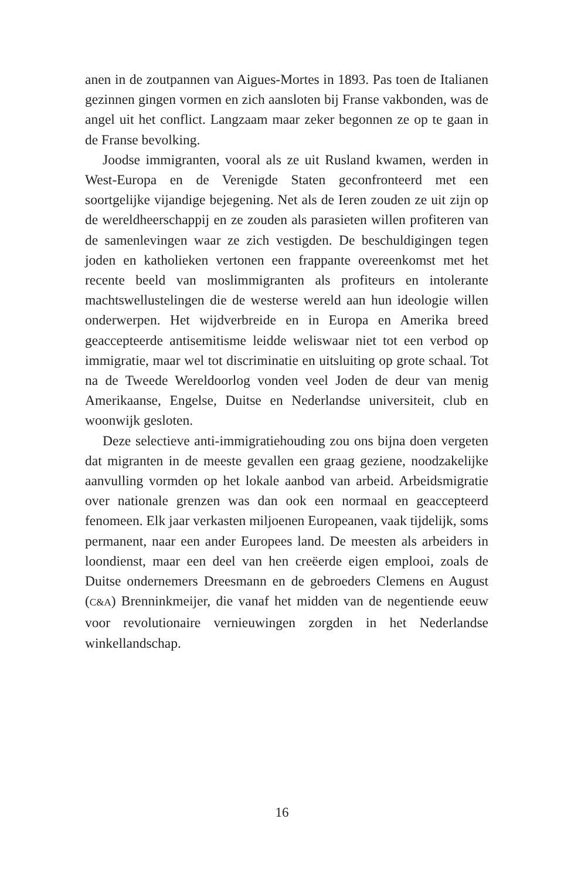anen in de zoutpannen van Aigues-Mortes in 1893. Pas toen de Italianen gezinnen gingen vormen en zich aansloten bij Franse vakbonden, was de angel uit het conflict. Langzaam maar zeker begonnen ze op te gaan in de Franse bevolking.
Joodse immigranten, vooral als ze uit Rusland kwamen, werden in West-Europa en de Verenigde Staten geconfronteerd met een soortgelijke vijandige bejegening. Net als de Ieren zouden ze uit zijn op de wereldheerschappij en ze zouden als parasieten willen profiteren van de samenlevingen waar ze zich vestigden. De beschuldigingen tegen joden en katholieken vertonen een frappante overeenkomst met het recente beeld van moslimmigranten als profiteurs en intolerante machtswellustelingen die de westerse wereld aan hun ideologie willen onderwerpen. Het wijdverbreide en in Europa en Amerika breed geaccepteerde antisemitisme leidde weliswaar niet tot een verbod op immigratie, maar wel tot discriminatie en uitsluiting op grote schaal. Tot na de Tweede Wereldoorlog vonden veel Joden de deur van menig Amerikaanse, Engelse, Duitse en Nederlandse universiteit, club en woonwijk gesloten.
Deze selectieve anti-immigratiehouding zou ons bijna doen vergeten dat migranten in de meeste gevallen een graag geziene, noodzakelijke aanvulling vormden op het lokale aanbod van arbeid. Arbeidsmigratie over nationale grenzen was dan ook een normaal en geaccepteerd fenomeen. Elk jaar verkasten miljoenen Europeanen, vaak tijdelijk, soms permanent, naar een ander Europees land. De meesten als arbeiders in loondienst, maar een deel van hen creëerde eigen emplooi, zoals de Duitse ondernemers Dreesmann en de gebroeders Clemens en August (C&A) Brenninkmeijer, die vanaf het midden van de negentiende eeuw voor revolutionaire vernieuwingen zorgden in het Nederlandse winkellandschap.
16